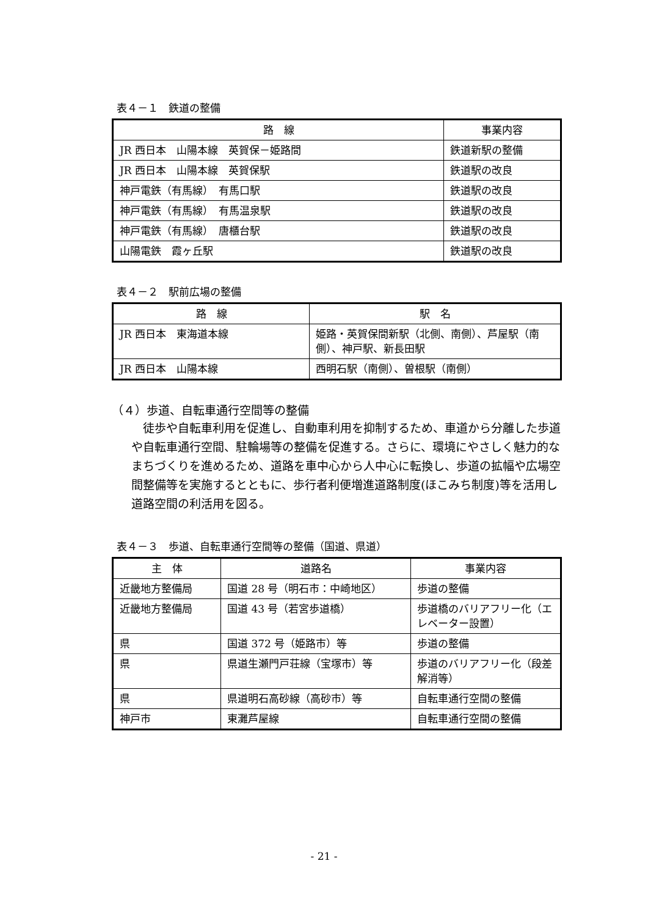表４－１　鉄道の整備
| 路 線 | 事業内容 |
| --- | --- |
| JR 西日本 山陽本線 英賀保－姫路間 | 鉄道新駅の整備 |
| JR 西日本 山陽本線 英賀保駅 | 鉄道駅の改良 |
| 神戸電鉄（有馬線） 有馬口駅 | 鉄道駅の改良 |
| 神戸電鉄（有馬線） 有馬温泉駅 | 鉄道駅の改良 |
| 神戸電鉄（有馬線） 唐櫃台駅 | 鉄道駅の改良 |
| 山陽電鉄 霞ヶ丘駅 | 鉄道駅の改良 |
表４－２　駅前広場の整備
| 路 線 | 駅 名 |
| --- | --- |
| JR 西日本 東海道本線 | 姫路・英賀保間新駅（北側、南側）、芦屋駅（南側）、神戸駅、新長田駅 |
| JR 西日本 山陽本線 | 西明石駅（南側）、曽根駅（南側） |
（４）歩道、自転車通行空間等の整備
徒歩や自転車利用を促進し、自動車利用を抑制するため、車道から分離した歩道や自転車通行空間、駐輪場等の整備を促進する。さらに、環境にやさしく魅力的なまちづくりを進めるため、道路を車中心から人中心に転換し、歩道の拡幅や広場空間整備等を実施するとともに、歩行者利便増進道路制度(ほこみち制度)等を活用し道路空間の利活用を図る。
表４－３　歩道、自転車通行空間等の整備（国道、県道）
| 主 体 | 道路名 | 事業内容 |
| --- | --- | --- |
| 近畿地方整備局 | 国道 28 号（明石市：中崎地区） | 歩道の整備 |
| 近畿地方整備局 | 国道 43 号（若宮歩道橋） | 歩道橋のバリアフリー化（エレベーター設置） |
| 県 | 国道 372 号（姫路市）等 | 歩道の整備 |
| 県 | 県道生瀬門戸荘線（宝塚市）等 | 歩道のバリアフリー化（段差解消等） |
| 県 | 県道明石高砂線（高砂市）等 | 自転車通行空間の整備 |
| 神戸市 | 東灘芦屋線 | 自転車通行空間の整備 |
- 21 -